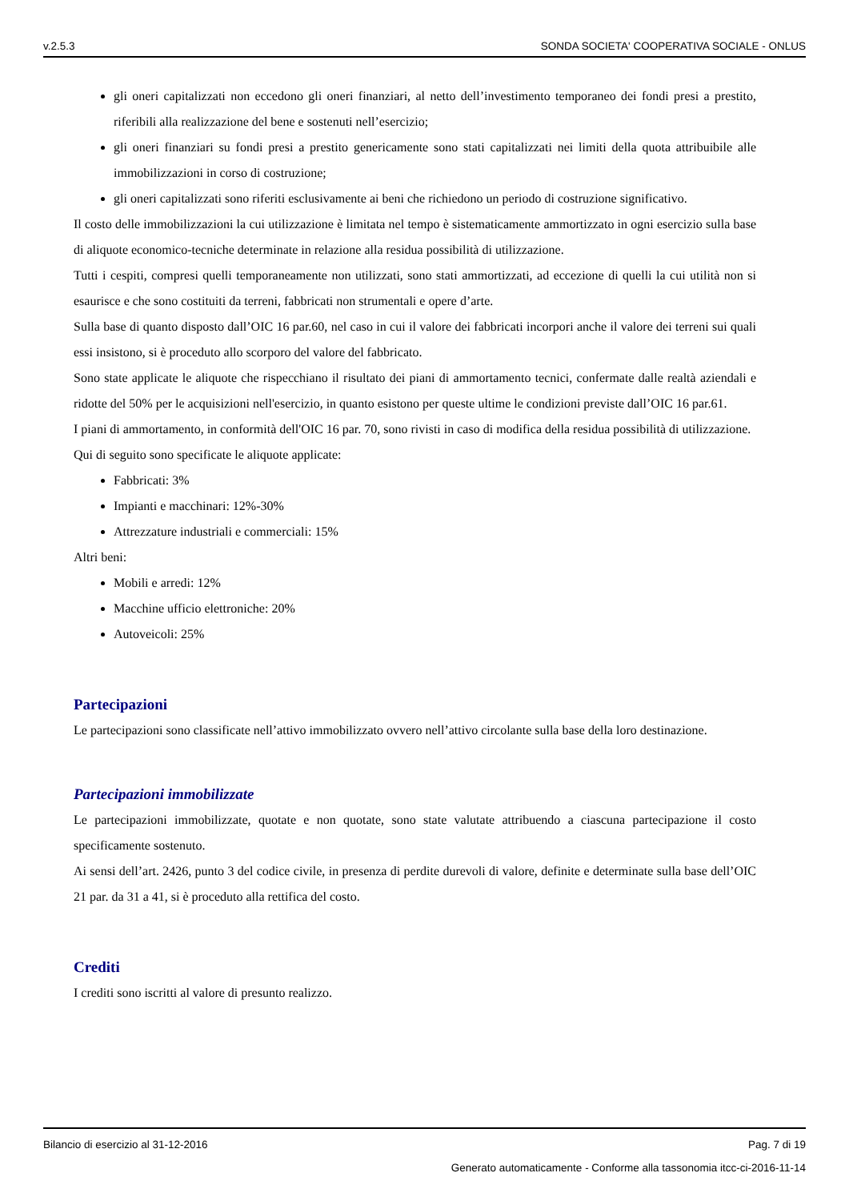v.2.5.3 SONDA SOCIETA' COOPERATIVA SOCIALE - ONLUS
gli oneri capitalizzati non eccedono gli oneri finanziari, al netto dell’investimento temporaneo dei fondi presi a prestito, riferibili alla realizzazione del bene e sostenuti nell’esercizio;
gli oneri finanziari su fondi presi a prestito genericamente sono stati capitalizzati nei limiti della quota attribuibile alle immobilizzazioni in corso di costruzione;
gli oneri capitalizzati sono riferiti esclusivamente ai beni che richiedono un periodo di costruzione significativo.
Il costo delle immobilizzazioni la cui utilizzazione è limitata nel tempo è sistematicamente ammortizzato in ogni esercizio sulla base di aliquote economico-tecniche determinate in relazione alla residua possibilità di utilizzazione.
Tutti i cespiti, compresi quelli temporaneamente non utilizzati, sono stati ammortizzati, ad eccezione di quelli la cui utilità non si esaurisce e che sono costituiti da terreni, fabbricati non strumentali e opere d’arte.
Sulla base di quanto disposto dall’OIC 16 par.60, nel caso in cui il valore dei fabbricati incorpori anche il valore dei terreni sui quali essi insistono, si è proceduto allo scorporo del valore del fabbricato.
Sono state applicate le aliquote che rispecchiano il risultato dei piani di ammortamento tecnici, confermate dalle realtà aziendali e ridotte del 50% per le acquisizioni nell'esercizio, in quanto esistono per queste ultime le condizioni previste dall’OIC 16 par.61.
I piani di ammortamento, in conformità dell'OIC 16 par. 70, sono rivisti in caso di modifica della residua possibilità di utilizzazione.
Qui di seguito sono specificate le aliquote applicate:
Fabbricati: 3%
Impianti e macchinari: 12%-30%
Attrezzature industriali e commerciali: 15%
Altri beni:
Mobili e arredi: 12%
Macchine ufficio elettroniche: 20%
Autoveicoli: 25%
Partecipazioni
Le partecipazioni sono classificate nell’attivo immobilizzato ovvero nell’attivo circolante sulla base della loro destinazione.
Partecipazioni immobilizzate
Le partecipazioni immobilizzate, quotate e non quotate, sono state valutate attribuendo a ciascuna partecipazione il costo specificamente sostenuto.
Ai sensi dell’art. 2426, punto 3 del codice civile, in presenza di perdite durevoli di valore, definite e determinate sulla base dell’OIC 21 par. da 31 a 41, si è proceduto alla rettifica del costo.
Crediti
I crediti sono iscritti al valore di presunto realizzo.
Bilancio di esercizio al 31-12-2016 Pag. 7 di 19
Generato automaticamente - Conforme alla tassonomia itcc-ci-2016-11-14